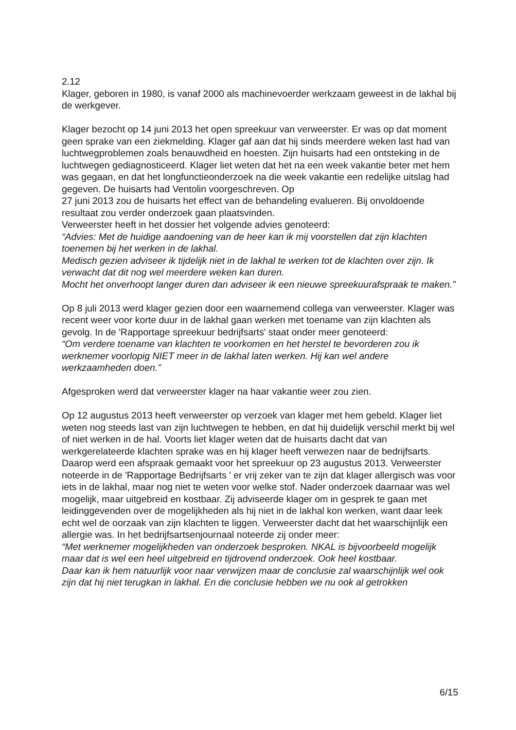2.12
Klager, geboren in 1980, is vanaf 2000 als machinevoerder werkzaam geweest in de lakhal bij de werkgever.
Klager bezocht op 14 juni 2013 het open spreekuur van verweerster. Er was op dat moment geen sprake van een ziekmelding. Klager gaf aan dat hij sinds meerdere weken last had van luchtwegproblemen zoals benauwdheid en hoesten. Zijn huisarts had een ontsteking in de luchtwegen gediagnosticeerd. Klager liet weten dat het na een week vakantie beter met hem was gegaan, en dat het longfunctieonderzoek na die week vakantie een redelijke uitslag had gegeven. De huisarts had Ventolin voorgeschreven. Op
27 juni 2013 zou de huisarts het effect van de behandeling evalueren. Bij onvoldoende resultaat zou verder onderzoek gaan plaatsvinden.
Verweerster heeft in het dossier het volgende advies genoteerd:
“Advies: Met de huidige aandoening van de heer kan ik mij voorstellen dat zijn klachten toenemen bij het werken in de lakhal.
Medisch gezien adviseer ik tijdelijk niet in de lakhal te werken tot de klachten over zijn. Ik verwacht dat dit nog wel meerdere weken kan duren.
Mocht het onverhoopt langer duren dan adviseer ik een nieuwe spreekuurafspraak te maken.”
Op 8 juli 2013 werd klager gezien door een waarnemend collega van verweerster. Klager was recent weer voor korte duur in de lakhal gaan werken met toename van zijn klachten als gevolg. In de 'Rapportage spreekuur bedrijfsarts' staat onder meer genoteerd:
“Om verdere toename van klachten te voorkomen en het herstel te bevorderen zou ik werknemer voorlopig NIET meer in de lakhal laten werken. Hij kan wel andere werkzaamheden doen.”
Afgesproken werd dat verweerster klager na haar vakantie weer zou zien.
Op 12 augustus 2013 heeft verweerster op verzoek van klager met hem gebeld. Klager liet weten nog steeds last van zijn luchtwegen te hebben, en dat hij duidelijk verschil merkt bij wel of niet werken in de hal. Voorts liet klager weten dat de huisarts dacht dat van werkgerelateerde klachten sprake was en hij klager heeft verwezen naar de bedrijfsarts. Daarop werd een afspraak gemaakt voor het spreekuur op 23 augustus 2013. Verweerster noteerde in de 'Rapportage Bedrijfsarts ' er vrij zeker van te zijn dat klager allergisch was voor iets in de lakhal, maar nog niet te weten voor welke stof. Nader onderzoek daarnaar was wel mogelijk, maar uitgebreid en kostbaar. Zij adviseerde klager om in gesprek te gaan met leidinggevenden over de mogelijkheden als hij niet in de lakhal kon werken, want daar leek echt wel de oorzaak van zijn klachten te liggen. Verweerster dacht dat het waarschijnlijk een allergie was. In het bedrijfsartsenjournaal noteerde zij onder meer:
“Met werknemer mogelijkheden van onderzoek besproken. NKAL is bijvoorbeeld mogelijk maar dat is wel een heel uitgebreid en tijdrovend onderzoek. Ook heel kostbaar.
Daar kan ik hem natuurlijk voor naar verwijzen maar de conclusie zal waarschijnlijk wel ook zijn dat hij niet terugkan in lakhal. En die conclusie hebben we nu ook al getrokken
6/15